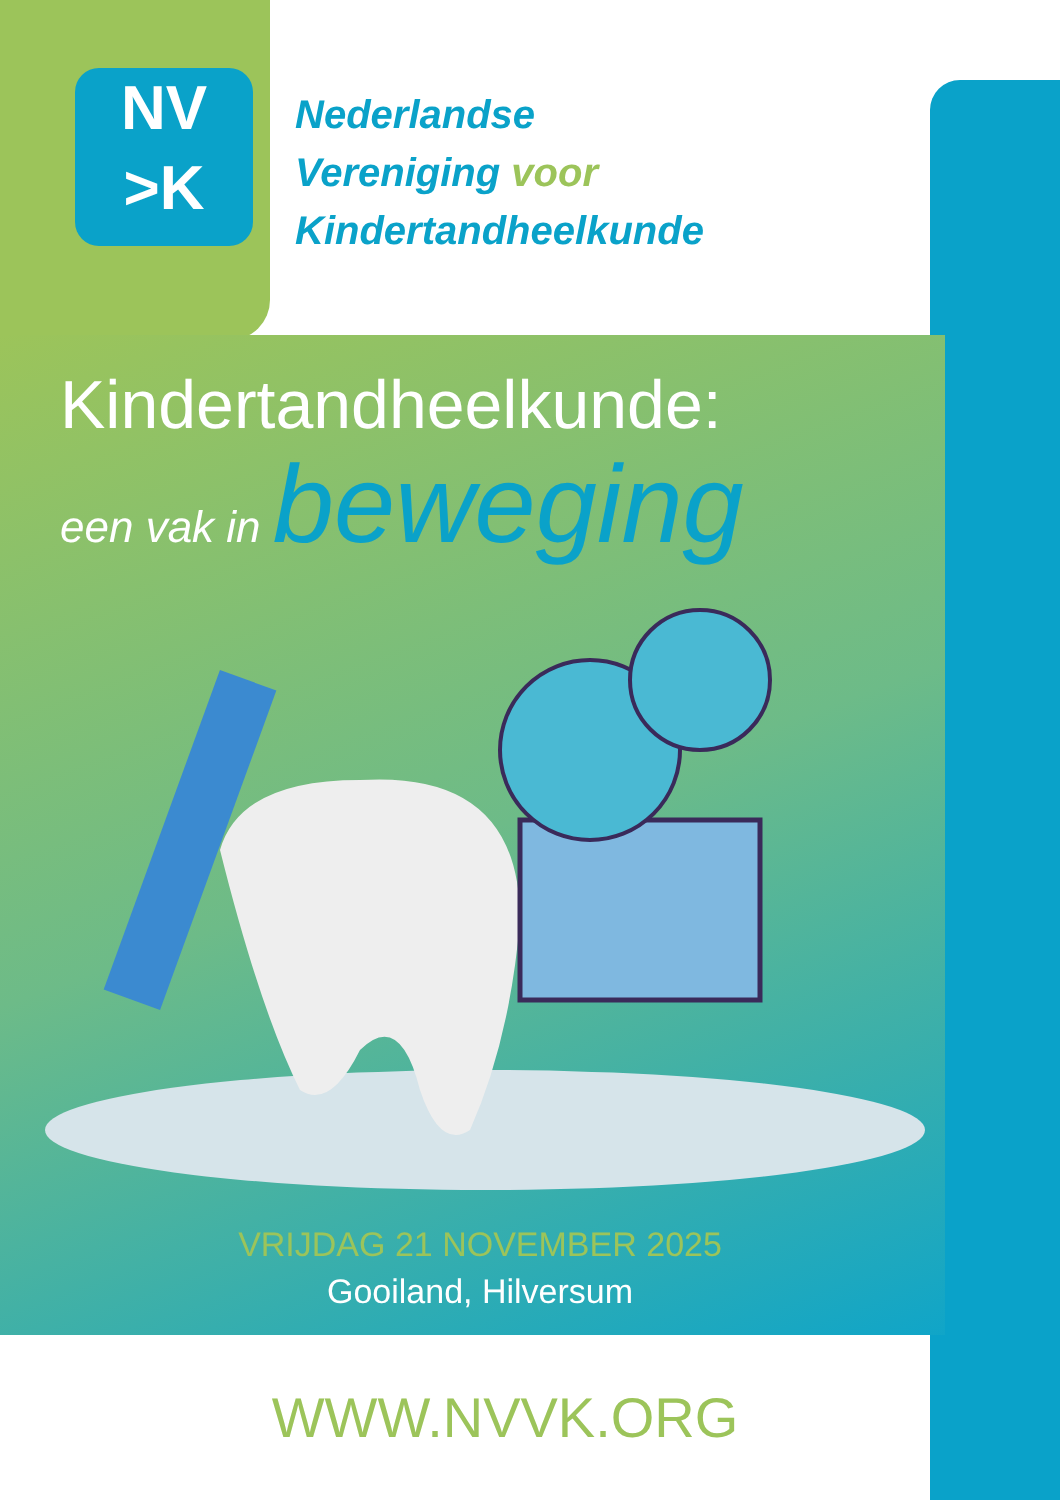NV
>K
Nederlandse
Vereniging voor
Kindertandheelkunde
Kindertandheelkunde:
een vak in beweging
VRIJDAG 21 NOVEMBER 2025
Gooiland, Hilversum
WWW.NVVK.ORG